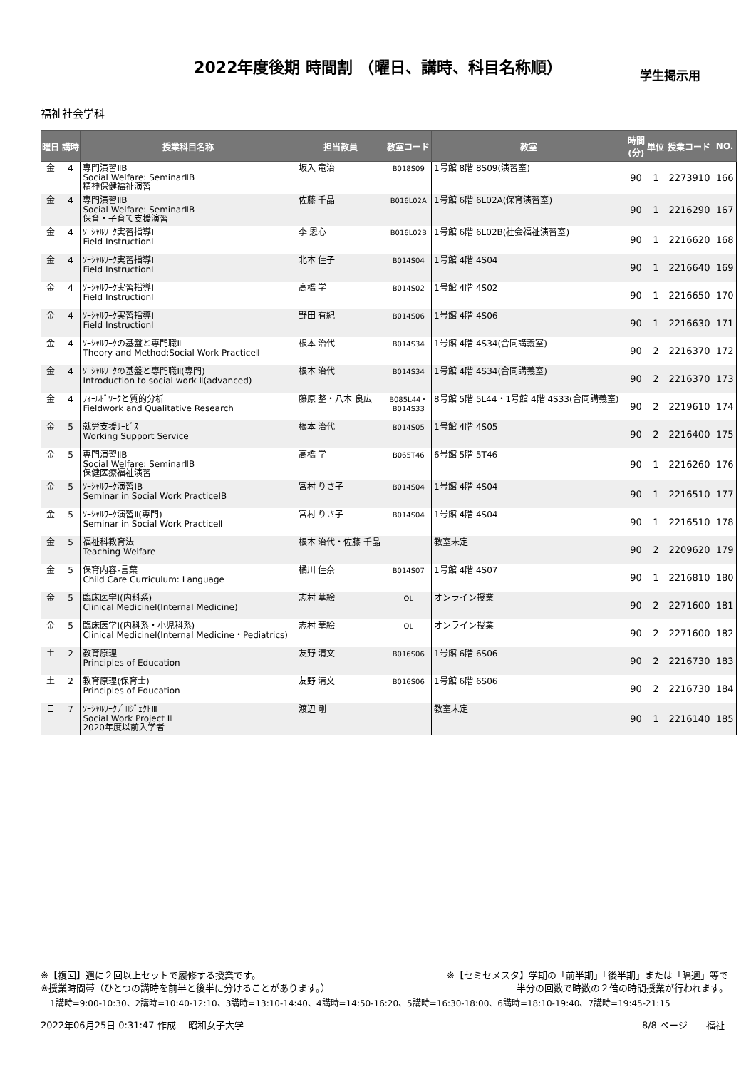2022年度後期 時間割 （曜日、講時、科目名称順） 学生掲示用
福祉社会学科
| 曜日 | 講時 | 授業科目名称 | 担当教員 | 教室コード | 教室 | 時間 (分) | 単位 | 授業コード | NO. |
| --- | --- | --- | --- | --- | --- | --- | --- | --- | --- |
| 金 | 4 | 専門演習ⅡB Social Welfare: SeminarⅡB 精神保健福祉演習 | 坂入 竜治 | B018S09 | 1号館 8階 8S09(演習室) | 90 | 1 | 2273910 | 166 |
| 金 | 4 | 専門演習ⅡB Social Welfare: SeminarⅡB 保育・子育て支援演習 | 佐藤 千晶 | B016L02A | 1号館 6階 6L02A(保育演習室) | 90 | 1 | 2216290 | 167 |
| 金 | 4 | ｿｰｼｬﾙﾜｰｸ実習指導Ⅰ Field InstructionⅠ | 李 恩心 | B016L02B | 1号館 6階 6L02B(社会福祉演習室) | 90 | 1 | 2216620 | 168 |
| 金 | 4 | ｿｰｼｬﾙﾜｰｸ実習指導Ⅰ Field InstructionⅠ | 北本 佳子 | B014S04 | 1号館 4階 4S04 | 90 | 1 | 2216640 | 169 |
| 金 | 4 | ｿｰｼｬﾙﾜｰｸ実習指導Ⅰ Field InstructionⅠ | 高橋 学 | B014S02 | 1号館 4階 4S02 | 90 | 1 | 2216650 | 170 |
| 金 | 4 | ｿｰｼｬﾙﾜｰｸ実習指導Ⅰ Field InstructionⅠ | 野田 有紀 | B014S06 | 1号館 4階 4S06 | 90 | 1 | 2216630 | 171 |
| 金 | 4 | ｿｰｼｬﾙﾜｰｸの基盤と専門職Ⅱ Theory and Method:Social Work PracticeⅡ | 根本 治代 | B014S34 | 1号館 4階 4S34(合同講義室) | 90 | 2 | 2216370 | 172 |
| 金 | 4 | ｿｰｼｬﾙﾜｰｸの基盤と専門職Ⅱ(専門) Introduction to social work Ⅱ(advanced) | 根本 治代 | B014S34 | 1号館 4階 4S34(合同講義室) | 90 | 2 | 2216370 | 173 |
| 金 | 4 | ﾌｨｰﾙﾄﾞﾜｰｸと質的分析 Fieldwork and Qualitative Research | 藤原 整・八木 良広 | B085L44・ B014S33 | 8号館 5階 5L44・1号館 4階 4S33(合同講義室) | 90 | 2 | 2219610 | 174 |
| 金 | 5 | 就労支援ｻｰﾋﾞｽ Working Support Service | 根本 治代 | B014S05 | 1号館 4階 4S05 | 90 | 2 | 2216400 | 175 |
| 金 | 5 | 専門演習ⅡB Social Welfare: SeminarⅡB 保健医療福祉演習 | 高橋 学 | B065T46 | 6号館 5階 5T46 | 90 | 1 | 2216260 | 176 |
| 金 | 5 | ｿｰｼｬﾙﾜｰｸ演習ⅠB Seminar in Social Work PracticeⅠB | 宮村 りさ子 | B014S04 | 1号館 4階 4S04 | 90 | 1 | 2216510 | 177 |
| 金 | 5 | ｿｰｼｬﾙﾜｰｸ演習Ⅱ(専門) Seminar in Social Work PracticeⅡ | 宮村 りさ子 | B014S04 | 1号館 4階 4S04 | 90 | 1 | 2216510 | 178 |
| 金 | 5 | 福祉科教育法 Teaching Welfare | 根本 治代・佐藤 千晶 | | 教室未定 | 90 | 2 | 2209620 | 179 |
| 金 | 5 | 保育内容-言葉 Child Care Curriculum: Language | 橘川 佳奈 | B014S07 | 1号館 4階 4S07 | 90 | 1 | 2216810 | 180 |
| 金 | 5 | 臨床医学Ⅰ(内科系) Clinical MedicineⅠ(Internal Medicine) | 志村 華絵 | OL | オンライン授業 | 90 | 2 | 2271600 | 181 |
| 金 | 5 | 臨床医学Ⅰ(内科系・小児科系) Clinical MedicineⅠ(Internal Medicine・Pediatrics) | 志村 華絵 | OL | オンライン授業 | 90 | 2 | 2271600 | 182 |
| 土 | 2 | 教育原理 Principles of Education | 友野 清文 | B016S06 | 1号館 6階 6S06 | 90 | 2 | 2216730 | 183 |
| 土 | 2 | 教育原理(保育士) Principles of Education | 友野 清文 | B016S06 | 1号館 6階 6S06 | 90 | 2 | 2216730 | 184 |
| 日 | 7 | ｿｰｼｬﾙﾜｰｸﾌﾟﾛｼﾞｪｸﾄⅢ Social Work Project Ⅲ 2020年度以前入学者 | 渡辺 剛 | | 教室未定 | 90 | 1 | 2216140 | 185 |
※【複回】週に２回以上セットで履修する授業です。
※授業時間帯（ひとつの講時を前半と後半に分けることがあります。）
※【セミセメスタ】学期の「前半期」「後半期」または「隔週」等で
半分の回数で時数の２倍の時間授業が行われます。
1講時=9:00-10:30、2講時=10:40-12:10、3講時=13:10-14:40、4講時=14:50-16:20、5講時=16:30-18:00、6講時=18:10-19:40、7講時=19:45-21:15
2022年06月25日 0:31:47 作成　 昭和女子大学 8/8 ページ　　福祉